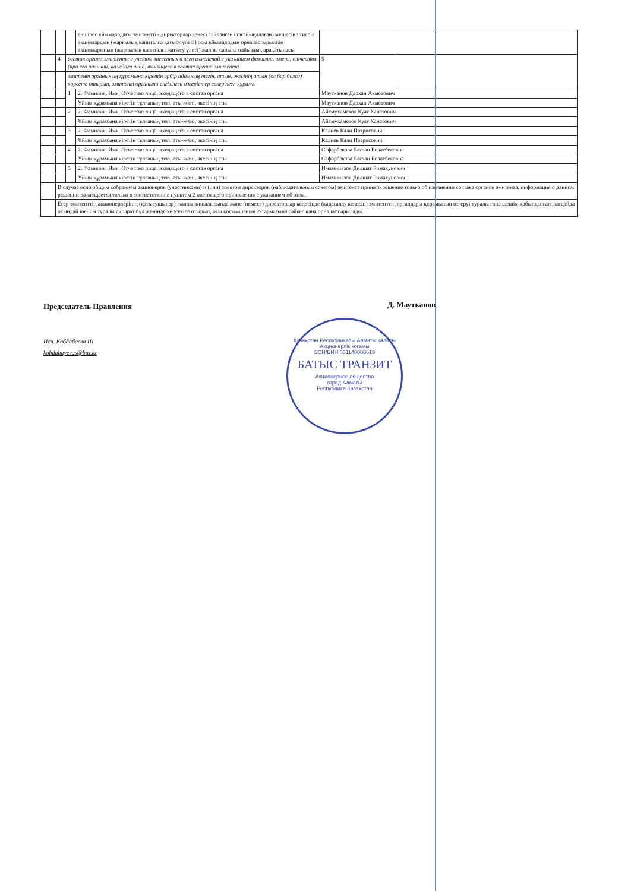| | | | еншілес ұйымдардағы эмитенттің директорлар кеңесі сайланған (тағайындалған) мүшесіне тиесілі акциялардың (жарғылық капиталға қатысу үлесі) осы ұйымдардың орналастырылған акцияларының (жарғылық капиталға қатысу үлесі) жалпы санына пайыздық арақатынасы | | |
| | 4 | состав органа эмитента с учетом внесенных в него изменений с указанием фамилии, имени, отчества (при его наличии) каждого лица, входящего в состав органа эмитента | | 5 | |
| | | эмитент органының құрамына кіретін әрбір адамның тегін, атын, әкесінің атын (ол бар болса) көрсете отырып, эмитент органына енгізілген өзгерістер ескерілген құрамы | | | |
| | | 1 | 2. Фамилия, Имя, Отчество лица, входящего в состав органа | Маутканов Дархан Ахметович | |
| | | | Ұйым құрамына кіретін тұлғаның тегі, аты-жөні, әкесінің аты | Маутканов Дархан Ахметович | |
| | | 2 | 2. Фамилия, Имя, Отчество лица, входящего в состав органа | Айтмухаметов Куат Канатович | |
| | | | Ұйым құрамына кіретін тұлғаның тегі, аты-жөні, әкесінің аты | Айтмухаметов Куат Канатович | |
| | | 3 | 2. Фамилия, Имя, Отчество лица, входящего в состав органа | Калиев Кали Патрисович | |
| | | | Ұйым құрамына кіретін тұлғаның тегі, аты-жөні, әкесінің аты | Калиев Кали Патрисович | |
| | | 4 | 2. Фамилия, Имя, Отчество лица, входящего в состав органа | Сафарбекова Баглан Болатбековна | |
| | | | Ұйым құрамына кіретін тұлғаның тегі, аты-жөні, әкесінің аты | Сафарбекова Баглан Болатбековна | |
| | | 5 | 2. Фамилия, Имя, Отчество лица, входящего в состав органа | Имамниязов Дилшат Римахунович | |
| | | | Ұйым құрамына кіретін тұлғаның тегі, аты-жөні, әкесінің аты | Имамниязов Дилшат Римахунович | |
| | В случае если общим собранием акционеров (участниками) и (или) советом директоров (наблюдательным советом) эмитента принято решение только об изменении состава органов эмитента, информация о данном решении размещается только в соответствии с пунктом 2 настоящего приложения с указанием об этом. | | | | |
| | Егер эмитенттің акционерлерінің (қатысушылар) жалпы жиналысында және (немесе) директорлар кеңесінде (қадағалау кеңесін) эмитенттің органдары құрамының өзгеруі туралы ғана шешім қабылданған жағдайда осындай шешім туралы ақпарат бұл жөнінде көрсетіле отырып, осы қосымшаның 2-тармағына сәйкес қана орналастырылады. | | | | |
Председатель Правления Д. Маутканов
Исп. Кобдабаева Ш.
kobdabayevas@bttr.kz
Қазақстан Республикасы Алматы қаласы
Акционерлік қоғамы
БСН/БИН 051140000619
БАТЫС ТРАНЗИТ
Акционерное общество
город Алматы
Республика Казахстан